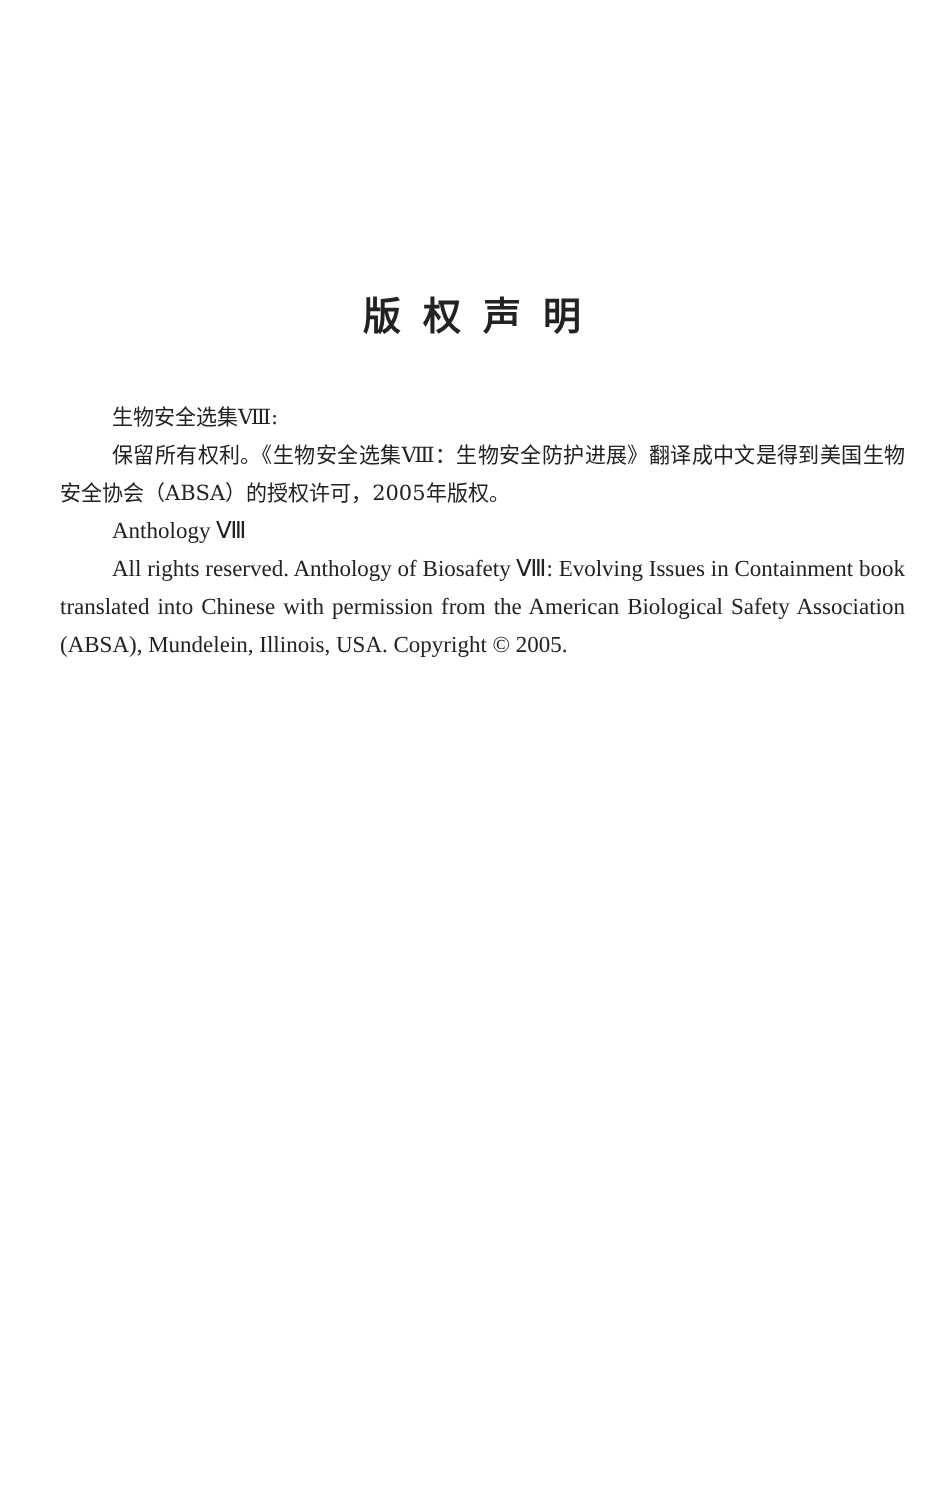版权声明
生物安全选集Ⅷ:
保留所有权利。《生物安全选集Ⅷ：生物安全防护进展》翻译成中文是得到美国生物安全协会（ABSA）的授权许可，2005年版权。
Anthology Ⅷ
All rights reserved. Anthology of Biosafety Ⅷ: Evolving Issues in Containment book translated into Chinese with permission from the American Biological Safety Association (ABSA), Mundelein, Illinois, USA. Copyright © 2005.